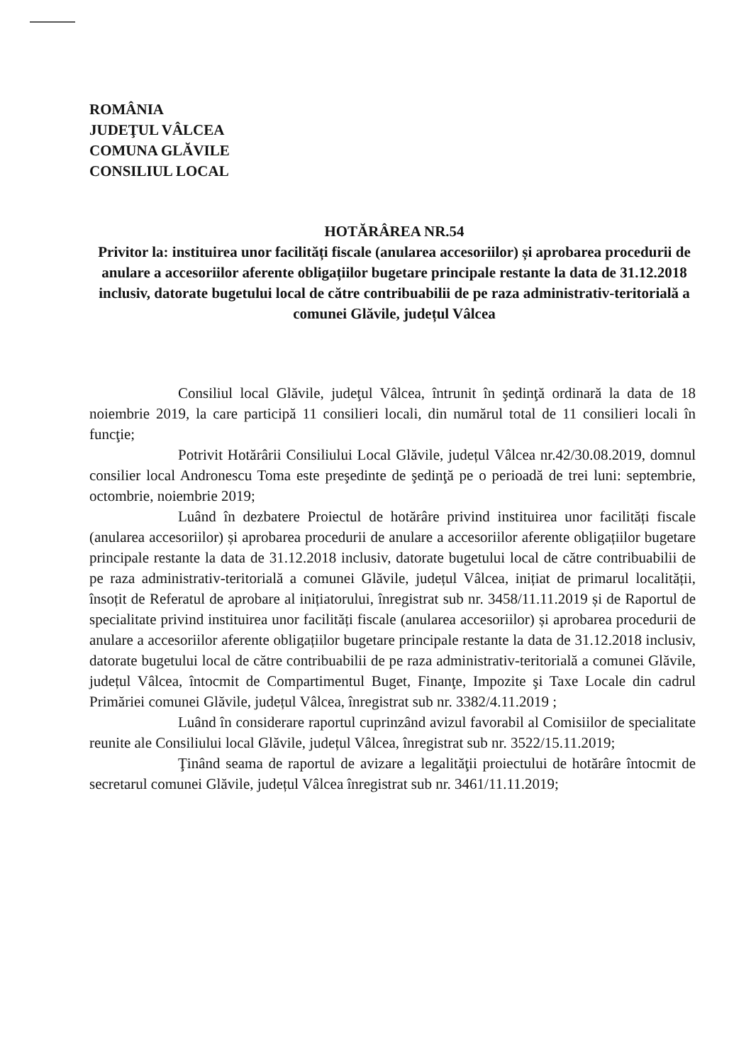ROMÂNIA
JUDEŢUL VÂLCEA
COMUNA GLĂVILE
CONSILIUL LOCAL
HOTĂRÂREA NR.54
Privitor la: instituirea unor facilități fiscale (anularea accesoriilor) și aprobarea procedurii de anulare a accesoriilor aferente obligațiilor bugetare principale restante la data de 31.12.2018 inclusiv, datorate bugetului local de către contribuabilii de pe raza administrativ-teritorială a comunei Glăvile, județul Vâlcea
Consiliul local Glăvile, judeţul Vâlcea, întrunit în şedinţă ordinară la data de 18 noiembrie 2019, la care participă 11 consilieri locali, din numărul total de 11 consilieri locali în funcţie;
Potrivit Hotărârii Consiliului Local Glăvile, județul Vâlcea nr.42/30.08.2019, domnul consilier local Andronescu Toma este preşedinte de şedinţă pe o perioadă de trei luni: septembrie, octombrie, noiembrie 2019;
Luând în dezbatere Proiectul de hotărâre privind instituirea unor facilități fiscale (anularea accesoriilor) și aprobarea procedurii de anulare a accesoriilor aferente obligațiilor bugetare principale restante la data de 31.12.2018 inclusiv, datorate bugetului local de către contribuabilii de pe raza administrativ-teritorială a comunei Glăvile, județul Vâlcea, inițiat de primarul localității, însoțit de Referatul de aprobare al inițiatorului, înregistrat sub nr. 3458/11.11.2019 și de Raportul de specialitate privind instituirea unor facilități fiscale (anularea accesoriilor) și aprobarea procedurii de anulare a accesoriilor aferente obligațiilor bugetare principale restante la data de 31.12.2018 inclusiv, datorate bugetului local de către contribuabilii de pe raza administrativ-teritorială a comunei Glăvile, județul Vâlcea, întocmit de Compartimentul Buget, Finanţe, Impozite şi Taxe Locale din cadrul Primăriei comunei Glăvile, județul Vâlcea, înregistrat sub nr. 3382/4.11.2019 ;
Luând în considerare raportul cuprinzând avizul favorabil al Comisiilor de specialitate reunite ale Consiliului local Glăvile, județul Vâlcea, înregistrat sub nr. 3522/15.11.2019;
Ţinând seama de raportul de avizare a legalităţii proiectului de hotărâre întocmit de secretarul comunei Glăvile, județul Vâlcea înregistrat sub nr. 3461/11.11.2019;